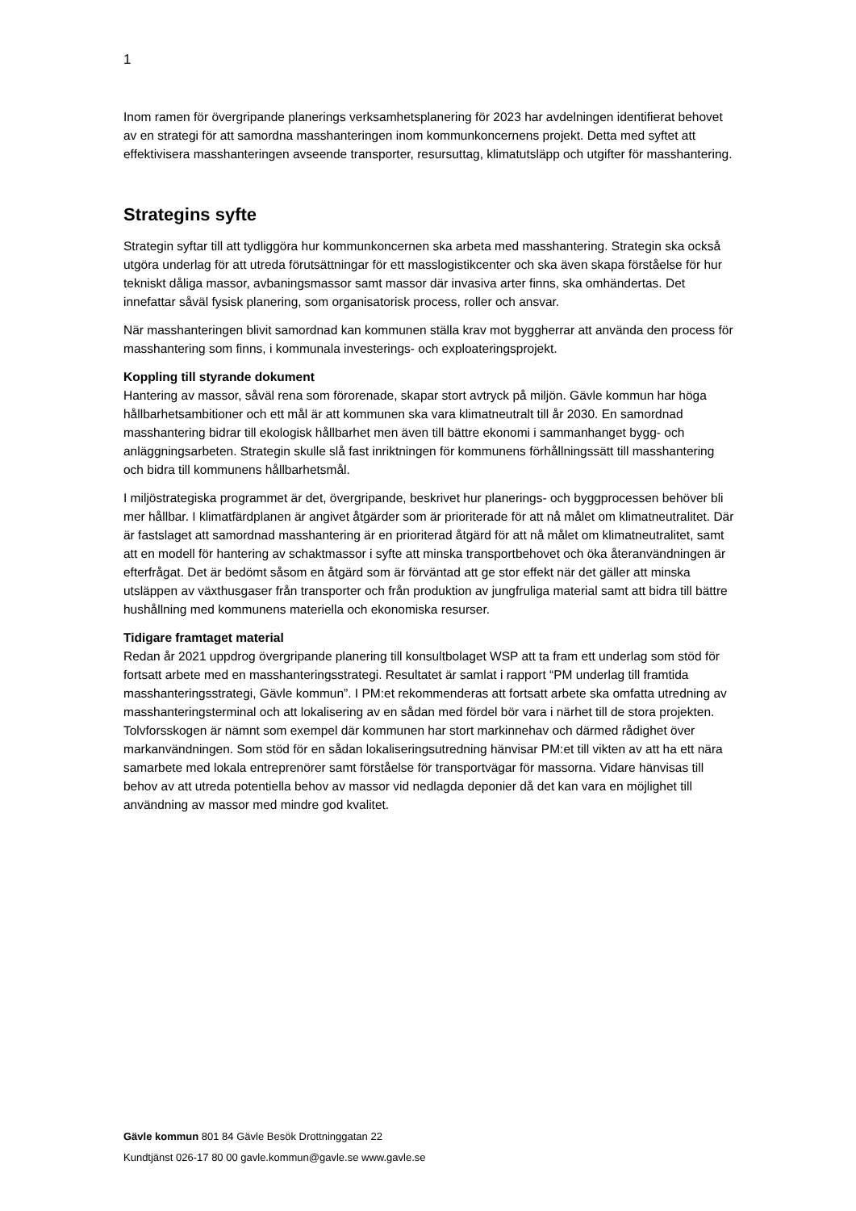1
Inom ramen för övergripande planerings verksamhetsplanering för 2023 har avdelningen identifierat behovet av en strategi för att samordna masshanteringen inom kommunkoncernens projekt. Detta med syftet att effektivisera masshanteringen avseende transporter, resursuttag, klimatutsläpp och utgifter för masshantering.
Strategins syfte
Strategin syftar till att tydliggöra hur kommunkoncernen ska arbeta med masshantering. Strategin ska också utgöra underlag för att utreda förutsättningar för ett masslogistikcenter och ska även skapa förståelse för hur tekniskt dåliga massor, avbaningsmassor samt massor där invasiva arter finns, ska omhändertas. Det innefattar såväl fysisk planering, som organisatorisk process, roller och ansvar.
När masshanteringen blivit samordnad kan kommunen ställa krav mot byggherrar att använda den process för masshantering som finns, i kommunala investerings- och exploateringsprojekt.
Koppling till styrande dokument
Hantering av massor, såväl rena som förorenade, skapar stort avtryck på miljön. Gävle kommun har höga hållbarhetsambitioner och ett mål är att kommunen ska vara klimatneutralt till år 2030. En samordnad masshantering bidrar till ekologisk hållbarhet men även till bättre ekonomi i sammanhanget bygg- och anläggningsarbeten. Strategin skulle slå fast inriktningen för kommunens förhållningssätt till masshantering och bidra till kommunens hållbarhetsmål.
I miljöstrategiska programmet är det, övergripande, beskrivet hur planerings- och byggprocessen behöver bli mer hållbar. I klimatfärdplanen är angivet åtgärder som är prioriterade för att nå målet om klimatneutralitet. Där är fastslaget att samordnad masshantering är en prioriterad åtgärd för att nå målet om klimatneutralitet, samt att en modell för hantering av schaktmassor i syfte att minska transportbehovet och öka återanvändningen är efterfrågat. Det är bedömt såsom en åtgärd som är förväntad att ge stor effekt när det gäller att minska utsläppen av växthusgaser från transporter och från produktion av jungfruliga material samt att bidra till bättre hushållning med kommunens materiella och ekonomiska resurser.
Tidigare framtaget material
Redan år 2021 uppdrog övergripande planering till konsultbolaget WSP att ta fram ett underlag som stöd för fortsatt arbete med en masshanteringsstrategi. Resultatet är samlat i rapport “PM underlag till framtida masshanteringsstrategi, Gävle kommun”. I PM:et rekommenderas att fortsatt arbete ska omfatta utredning av masshanteringsterminal och att lokalisering av en sådan med fördel bör vara i närhet till de stora projekten. Tolvforsskogen är nämnt som exempel där kommunen har stort markinnehav och därmed rådighet över markanvändningen. Som stöd för en sådan lokaliseringsutredning hänvisar PM:et till vikten av att ha ett nära samarbete med lokala entreprenörer samt förståelse för transportvägar för massorna. Vidare hänvisas till behov av att utreda potentiella behov av massor vid nedlagda deponier då det kan vara en möjlighet till användning av massor med mindre god kvalitet.
Gävle kommun 801 84 Gävle Besök Drottninggatan 22
Kundtjänst 026-17 80 00 gavle.kommun@gavle.se www.gavle.se